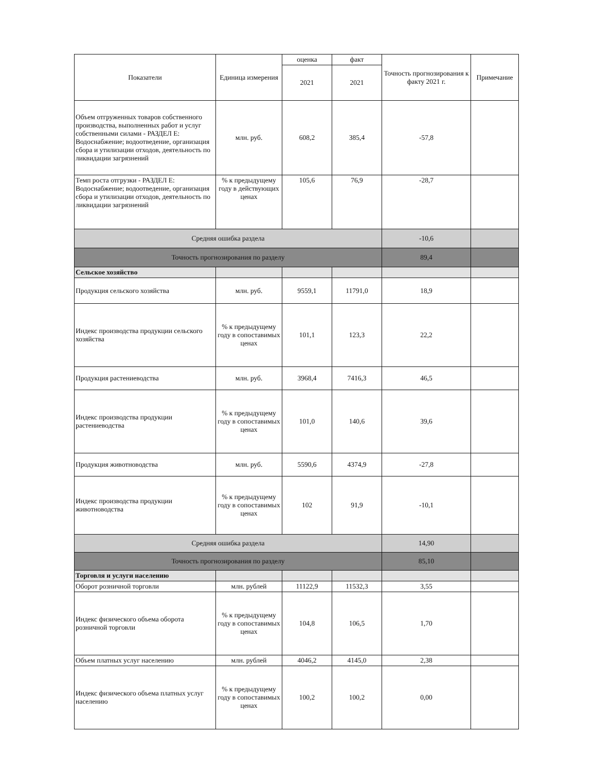| Показатели | Единица измерения | оценка | факт | Точность прогнозирования к факту 2021 г. | Примечание |
| --- | --- | --- | --- | --- | --- |
| | | 2021 | 2021 | | |
| Объем отгруженных товаров собственного производства, выполненных работ и услуг собственными силами - РАЗДЕЛ E: Водоснабжение; водоотведение, организация сбора и утилизации отходов, деятельность по ликвидации загрязнений | млн. руб. | 608,2 | 385,4 | -57,8 | |
| Темп роста отгрузки - РАЗДЕЛ E: Водоснабжение; водоотведение, организация сбора и утилизации отходов, деятельность по ликвидации загрязнений | % к предыдущему году в действующих ценах | 105,6 | 76,9 | -28,7 | |
| Средняя ошибка раздела | | | | -10,6 | |
| Точность прогнозирования по разделу | | | | 89,4 | |
| Сельское хозяйство | | | | | |
| Продукция сельского хозяйства | млн. руб. | 9559,1 | 11791,0 | 18,9 | |
| Индекс производства продукции сельского хозяйства | % к предыдущему году в сопоставимых ценах | 101,1 | 123,3 | 22,2 | |
| Продукция растениеводства | млн. руб. | 3968,4 | 7416,3 | 46,5 | |
| Индекс производства продукции растениеводства | % к предыдущему году в сопоставимых ценах | 101,0 | 140,6 | 39,6 | |
| Продукция животноводства | млн. руб. | 5590,6 | 4374,9 | -27,8 | |
| Индекс производства продукции животноводства | % к предыдущему году в сопоставимых ценах | 102 | 91,9 | -10,1 | |
| Средняя ошибка раздела | | | | 14,90 | |
| Точность прогнозирования по разделу | | | | 85,10 | |
| Торговля и услуги населению | | | | | |
| Оборот розничной торговли | млн. рублей | 11122,9 | 11532,3 | 3,55 | |
| Индекс физического объема оборота розничной торговли | % к предыдущему году в сопоставимых ценах | 104,8 | 106,5 | 1,70 | |
| Объем платных услуг населению | млн. рублей | 4046,2 | 4145,0 | 2,38 | |
| Индекс физического объема платных услуг населению | % к предыдущему году в сопоставимых ценах | 100,2 | 100,2 | 0,00 | |